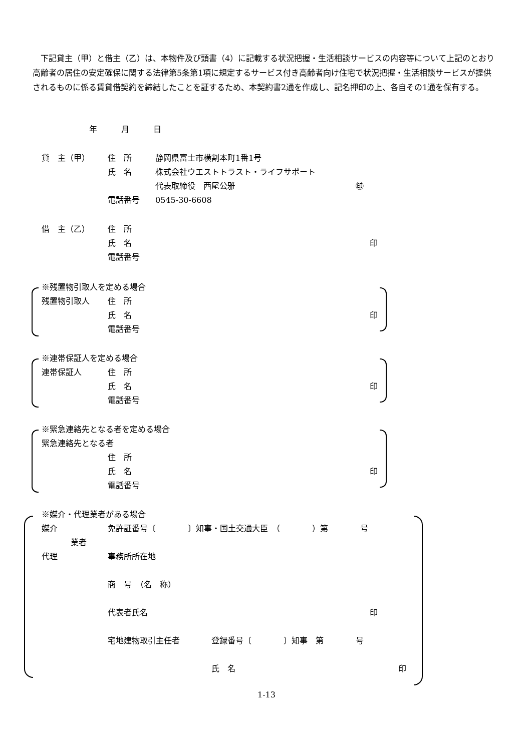下記貸主（甲）と借主（乙）は、本物件及び頭書（4）に記載する状況把握・生活相談サービスの内容等について上記のとおり高齢者の居住の安定確保に関する法律第5条第1項に規定するサービス付き高齢者向け住宅で状況把握・生活相談サービスが提供されるものに係る賃貸借契約を締結したことを証するため、本契約書2通を作成し、記名押印の上、各自その1通を保有する。
年　　　月　　　日
貸　主（甲） 住　所 静岡県富士市横割本町1番1号
氏　名 株式会社ウエストトラスト・ライフサポート
代表取締役　西尾公雅 ㊞
電話番号 0545-30-6608
借　主（乙） 住　所
氏　名 印
電話番号
※残置物引取人を定める場合
残置物引取人 住　所
氏　名 印
電話番号
※連帯保証人を定める場合
連帯保証人 住　所
氏　名 印
電話番号
※緊急連絡先となる者を定める場合
緊急連絡先となる者
住　所
氏　名 印
電話番号
※媒介・代理業者がある場合
媒介 免許証番号〔　　　　〕知事・国土交通大臣　（　　　　）第　　　　号
業者
代理 事務所所在地
商　号　（名　称）
代表者氏名 印
宅地建物取引主任者 登録番号〔　　　　〕知事　第　　　　号
氏　名 印
1-13